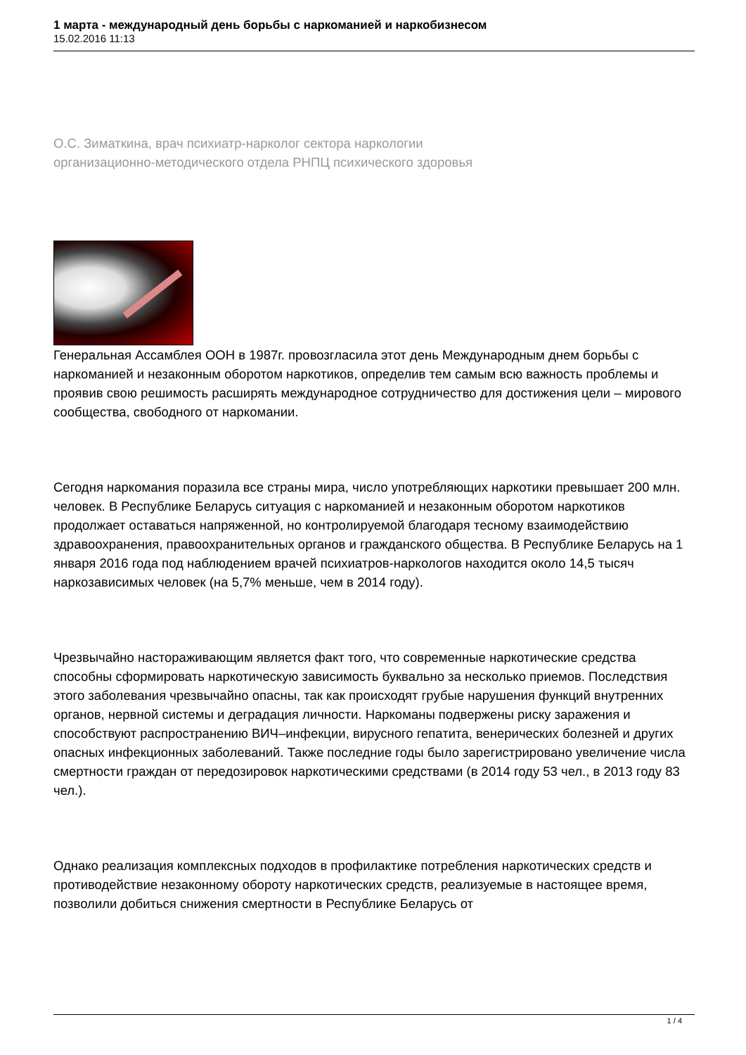1 марта - международный день борьбы с наркоманией и наркобизнесом
15.02.2016 11:13
О.С. Зиматкина, врач психиатр-нарколог сектора наркологии
организационно-методического отдела РНПЦ психического здоровья
Генеральная Ассамблея ООН в 1987г. провозгласила этот день Международным днем борьбы с наркоманией и незаконным оборотом наркотиков, определив тем самым всю важность проблемы и проявив свою решимость расширять международное сотрудничество для достижения цели – мирового сообщества, свободного от наркомании.
Сегодня наркомания поразила все страны мира, число употребляющих наркотики превышает 200 млн. человек. В Республике Беларусь ситуация с наркоманией и незаконным оборотом наркотиков продолжает оставаться напряженной, но контролируемой благодаря тесному взаимодействию здравоохранения, правоохранительных органов и гражданского общества. В Республике Беларусь на 1 января 2016 года под наблюдением врачей психиатров-наркологов находится около 14,5 тысяч наркозависимых человек (на 5,7% меньше, чем в 2014 году).
Чрезвычайно настораживающим является факт того, что современные наркотические средства способны сформировать наркотическую зависимость буквально за несколько приемов. Последствия этого заболевания чрезвычайно опасны, так как происходят грубые нарушения функций внутренних органов, нервной системы и деградация личности. Наркоманы подвержены риску заражения и способствуют распространению ВИЧ–инфекции, вирусного гепатита, венерических болезней и других опасных инфекционных заболеваний. Также последние годы было зарегистрировано увеличение числа смертности граждан от передозировок наркотическими средствами (в 2014 году 53 чел., в 2013 году 83 чел.).
Однако реализация комплексных подходов в профилактике потребления наркотических средств и противодействие незаконному обороту наркотических средств, реализуемые в настоящее время, позволили добиться снижения смертности в Республике Беларусь от
1 / 4